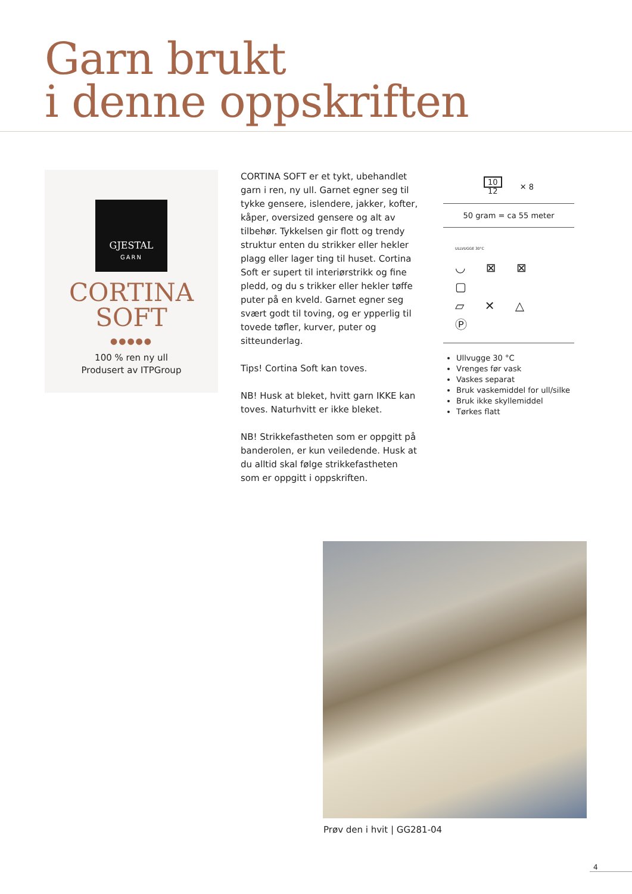Garn brukt
i denne oppskriften
GJESTAL
GARN
CORTINA
SOFT
●●●●●
100 % ren ny ull
Produsert av ITPGroup
CORTINA SOFT er et tykt, ubehandlet garn i ren, ny ull. Garnet egner seg til tykke gensere, islendere, jakker, kofter, kåper, oversized gensere og alt av tilbehør. Tykkelsen gir flott og trendy struktur enten du strikker eller hekler plagg eller lager ting til huset. Cortina Soft er supert til interiørstrikk og fine pledd, og du s trikker eller hekler tøffe puter på en kveld. Garnet egner seg svært godt til toving, og er ypperlig til tovede tøfler, kurver, puter og sitteunderlag.
Tips! Cortina Soft kan toves.
NB! Husk at bleket, hvitt garn IKKE kan toves. Naturhvitt er ikke bleket.
NB! Strikkefastheten som er oppgitt på banderolen, er kun veiledende. Husk at du alltid skal følge strikkefastheten som er oppgitt i oppskriften.
10
12
✕ 8
50 gram = ca 55 meter
ULLVUGGE 30°C
◡ ⊠ ⊠ ▢
▱ ✕ △ Ⓟ
Ullvugge 30 °C
Vrenges før vask
Vaskes separat
Bruk vaskemiddel for ull/silke
Bruk ikke skyllemiddel
Tørkes flatt
Prøv den i hvit | GG281-04
4